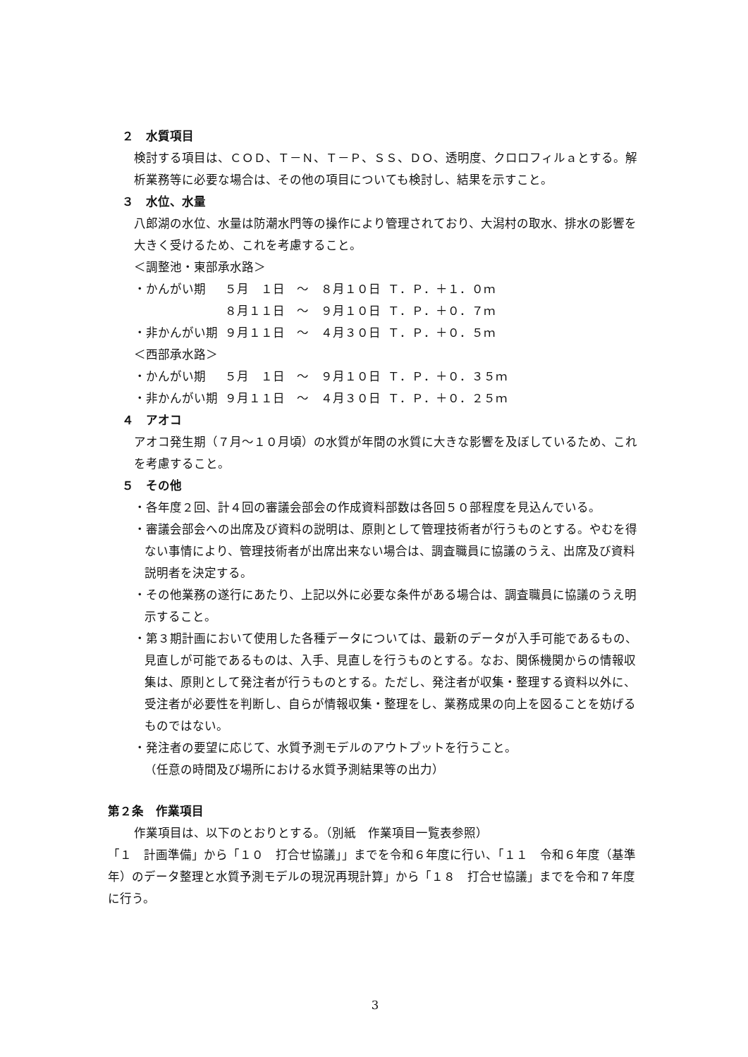２　水質項目
検討する項目は、ＣＯＤ、Ｔ－Ｎ、Ｔ－Ｐ、ＳＳ、ＤＯ、透明度、クロロフィルａとする。解析業務等に必要な場合は、その他の項目についても検討し、結果を示すこと。
３　水位、水量
八郎湖の水位、水量は防潮水門等の操作により管理されており、大潟村の取水、排水の影響を大きく受けるため、これを考慮すること。
＜調整池・東部承水路＞
| ・かんがい期 | ５月 １日 ～ ８月１０日 | Ｔ．Ｐ．＋１．０ｍ |
| | ８月１１日 ～ ９月１０日 | Ｔ．Ｐ．＋０．７ｍ |
| ・非かんがい期 | ９月１１日 ～ ４月３０日 | Ｔ．Ｐ．＋０．５ｍ |
＜西部承水路＞
| ・かんがい期 | ５月 １日 ～ ９月１０日 | Ｔ．Ｐ．＋０．３５ｍ |
| ・非かんがい期 | ９月１１日 ～ ４月３０日 | Ｔ．Ｐ．＋０．２５ｍ |
４　アオコ
アオコ発生期（７月～１０月頃）の水質が年間の水質に大きな影響を及ぼしているため、これを考慮すること。
５　その他
・各年度２回、計４回の審議会部会の作成資料部数は各回５０部程度を見込んでいる。
・審議会部会への出席及び資料の説明は、原則として管理技術者が行うものとする。やむを得ない事情により、管理技術者が出席出来ない場合は、調査職員に協議のうえ、出席及び資料説明者を決定する。
・その他業務の遂行にあたり、上記以外に必要な条件がある場合は、調査職員に協議のうえ明示すること。
・第３期計画において使用した各種データについては、最新のデータが入手可能であるもの、見直しが可能であるものは、入手、見直しを行うものとする。なお、関係機関からの情報収集は、原則として発注者が行うものとする。ただし、発注者が収集・整理する資料以外に、受注者が必要性を判断し、自らが情報収集・整理をし、業務成果の向上を図ることを妨げるものではない。
・発注者の要望に応じて、水質予測モデルのアウトプットを行うこと。
（任意の時間及び場所における水質予測結果等の出力）
第２条　作業項目
作業項目は、以下のとおりとする。（別紙　作業項目一覧表参照）
「１　計画準備」から「１０　打合せ協議」」までを令和６年度に行い、「１１　令和６年度（基準年）のデータ整理と水質予測モデルの現況再現計算」から「１８　打合せ協議」までを令和７年度に行う。
3